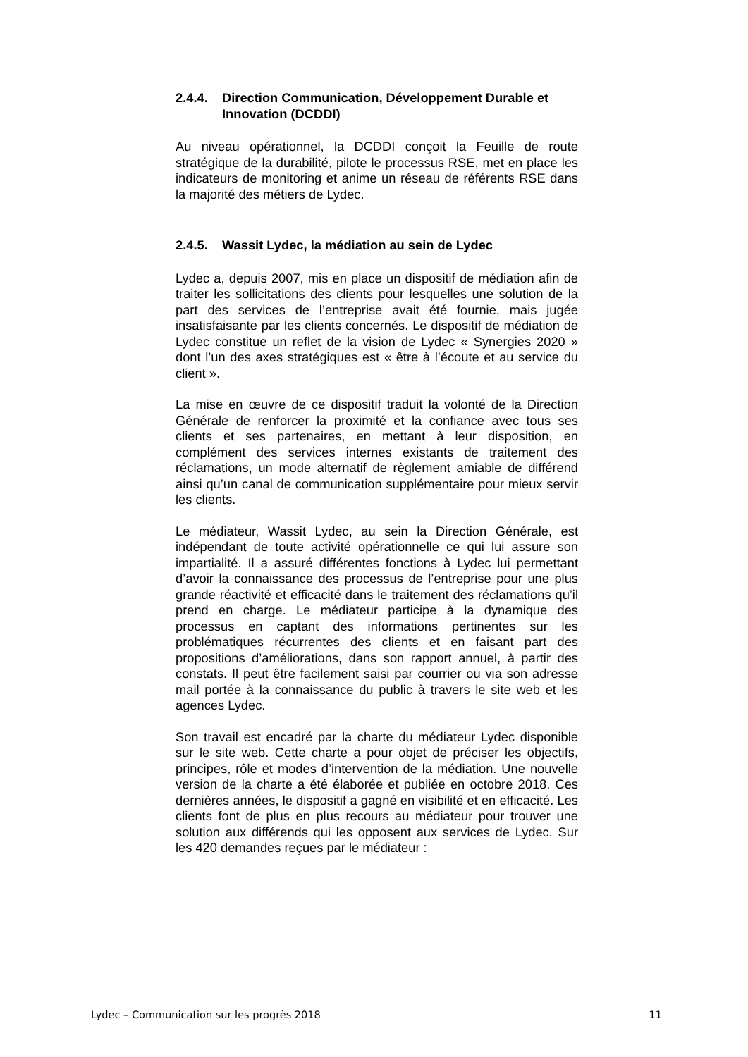2.4.4. Direction Communication, Développement Durable et Innovation (DCDDI)
Au niveau opérationnel, la DCDDI conçoit la Feuille de route stratégique de la durabilité, pilote le processus RSE, met en place les indicateurs de monitoring et anime un réseau de référents RSE dans la majorité des métiers de Lydec.
2.4.5. Wassit Lydec, la médiation au sein de Lydec
Lydec a, depuis 2007, mis en place un dispositif de médiation afin de traiter les sollicitations des clients pour lesquelles une solution de la part des services de l’entreprise avait été fournie, mais jugée insatisfaisante par les clients concernés. Le dispositif de médiation de Lydec constitue un reflet de la vision de Lydec « Synergies 2020 » dont l’un des axes stratégiques est « être à l’écoute et au service du client ».
La mise en œuvre de ce dispositif traduit la volonté de la Direction Générale de renforcer la proximité et la confiance avec tous ses clients et ses partenaires, en mettant à leur disposition, en complément des services internes existants de traitement des réclamations, un mode alternatif de règlement amiable de différend ainsi qu’un canal de communication supplémentaire pour mieux servir les clients.
Le médiateur, Wassit Lydec, au sein la Direction Générale, est indépendant de toute activité opérationnelle ce qui lui assure son impartialité. Il a assuré différentes fonctions à Lydec lui permettant d’avoir la connaissance des processus de l’entreprise pour une plus grande réactivité et efficacité dans le traitement des réclamations qu’il prend en charge. Le médiateur participe à la dynamique des processus en captant des informations pertinentes sur les problématiques récurrentes des clients et en faisant part des propositions d’améliorations, dans son rapport annuel, à partir des constats. Il peut être facilement saisi par courrier ou via son adresse mail portée à la connaissance du public à travers le site web et les agences Lydec.
Son travail est encadré par la charte du médiateur Lydec disponible sur le site web. Cette charte a pour objet de préciser les objectifs, principes, rôle et modes d’intervention de la médiation. Une nouvelle version de la charte a été élaborée et publiée en octobre 2018. Ces dernières années, le dispositif a gagné en visibilité et en efficacité. Les clients font de plus en plus recours au médiateur pour trouver une solution aux différends qui les opposent aux services de Lydec. Sur les 420 demandes reçues par le médiateur :
Lydec – Communication sur les progrès 2018 11